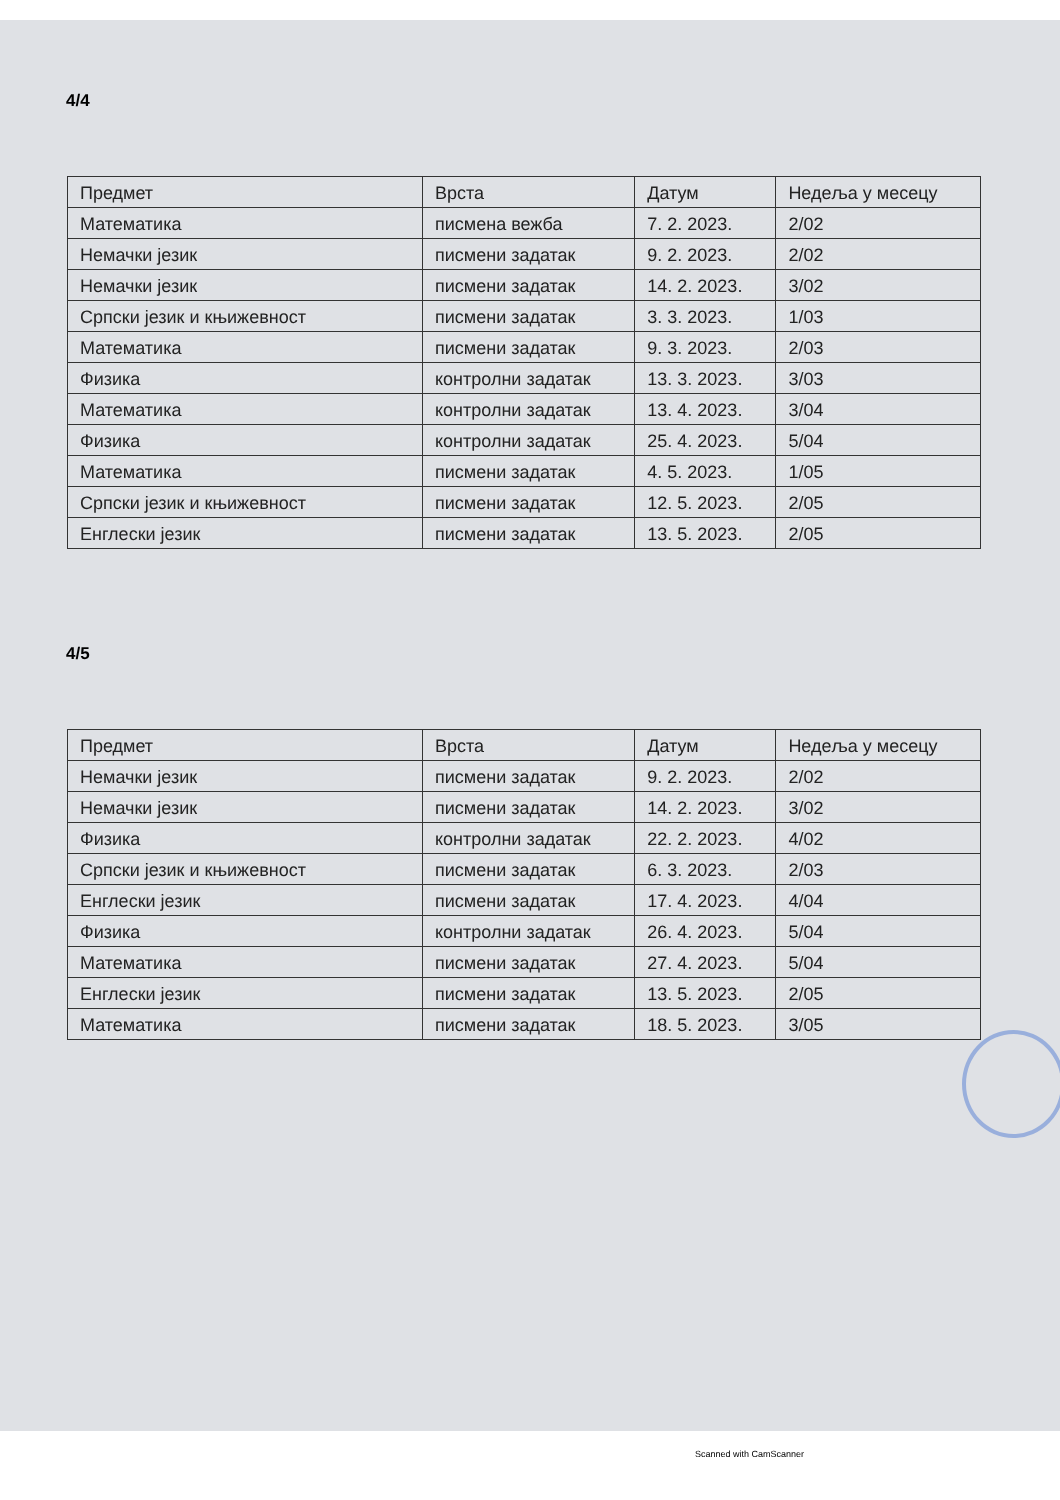4/4
| Предмет | Врста | Датум | Недеља у месецу |
| --- | --- | --- | --- |
| Математика | писмена вежба | 7. 2. 2023. | 2/02 |
| Немачки језик | писмени задатак | 9. 2. 2023. | 2/02 |
| Немачки језик | писмени задатак | 14. 2. 2023. | 3/02 |
| Српски језик и књижевност | писмени задатак | 3. 3. 2023. | 1/03 |
| Математика | писмени задатак | 9. 3. 2023. | 2/03 |
| Физика | контролни задатак | 13. 3. 2023. | 3/03 |
| Математика | контролни задатак | 13. 4. 2023. | 3/04 |
| Физика | контролни задатак | 25. 4. 2023. | 5/04 |
| Математика | писмени задатак | 4. 5. 2023. | 1/05 |
| Српски језик и књижевност | писмени задатак | 12. 5. 2023. | 2/05 |
| Енглески језик | писмени задатак | 13. 5. 2023. | 2/05 |
4/5
| Предмет | Врста | Датум | Недеља у месецу |
| --- | --- | --- | --- |
| Немачки језик | писмени задатак | 9. 2. 2023. | 2/02 |
| Немачки језик | писмени задатак | 14. 2. 2023. | 3/02 |
| Физика | контролни задатак | 22. 2. 2023. | 4/02 |
| Српски језик и књижевност | писмени задатак | 6. 3. 2023. | 2/03 |
| Енглески језик | писмени задатак | 17. 4. 2023. | 4/04 |
| Физика | контролни задатак | 26. 4. 2023. | 5/04 |
| Математика | писмени задатак | 27. 4. 2023. | 5/04 |
| Енглески језик | писмени задатак | 13. 5. 2023. | 2/05 |
| Математика | писмени задатак | 18. 5. 2023. | 3/05 |
Scanned with CamScanner